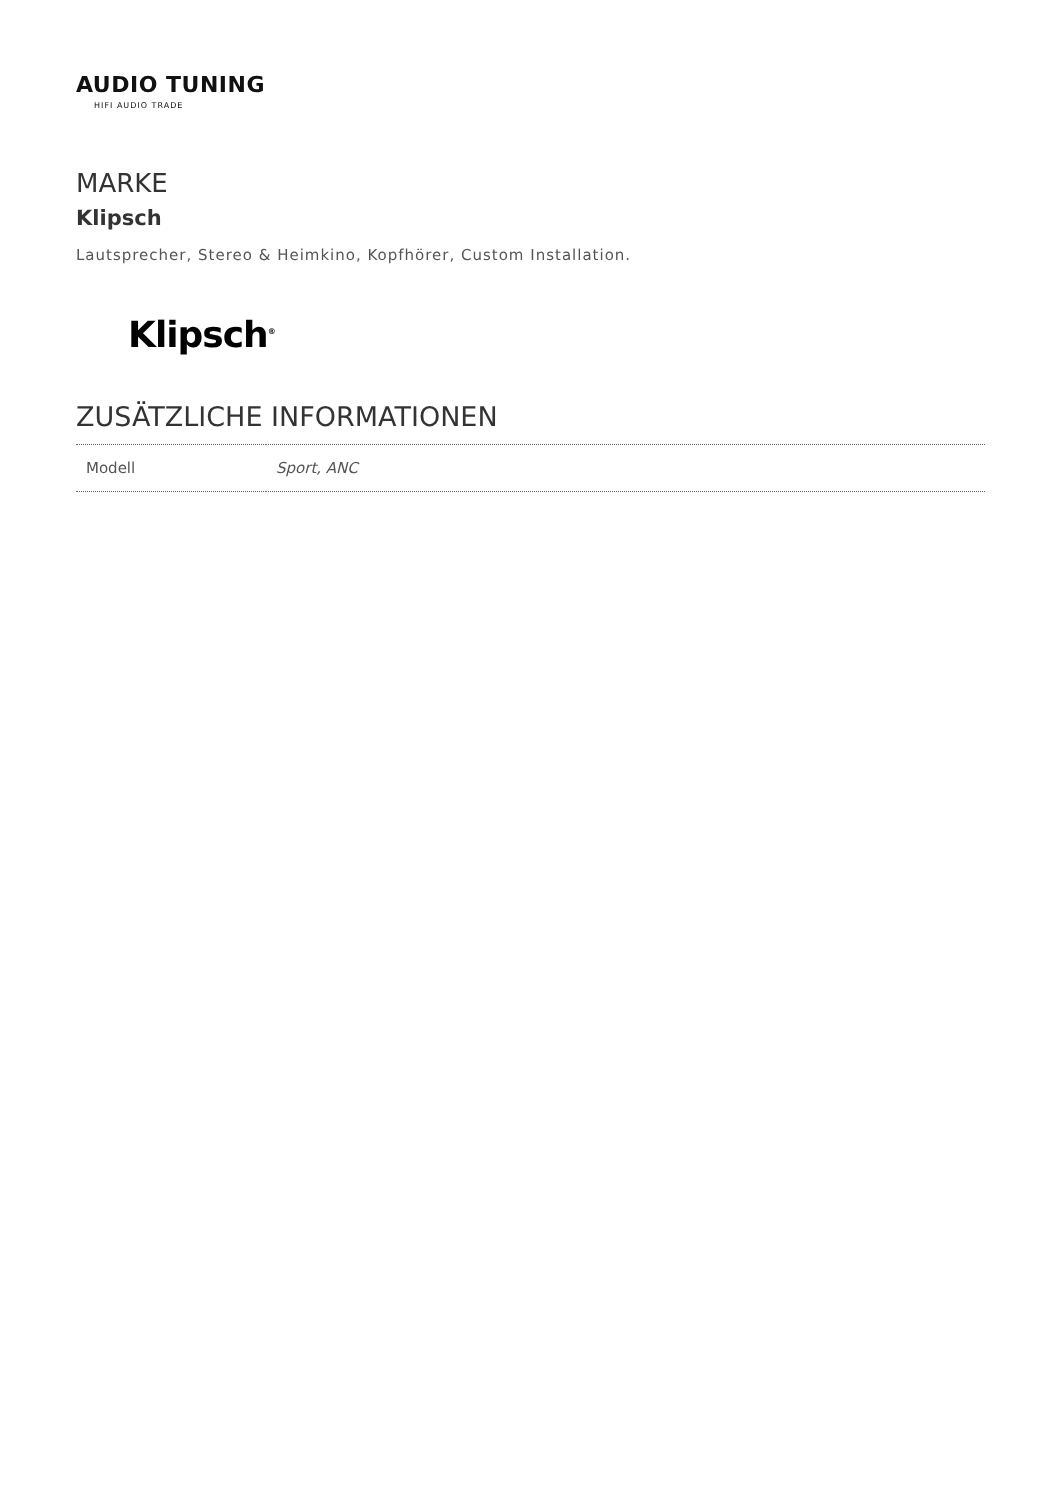AUDIO TUNING
HIFI AUDIO TRADE
MARKE
Klipsch
Lautsprecher, Stereo & Heimkino, Kopfhörer, Custom Installation.
Klipsch<sup>®</sup>
ZUSÄTZLICHE INFORMATIONEN
| Modell | Sport, ANC |